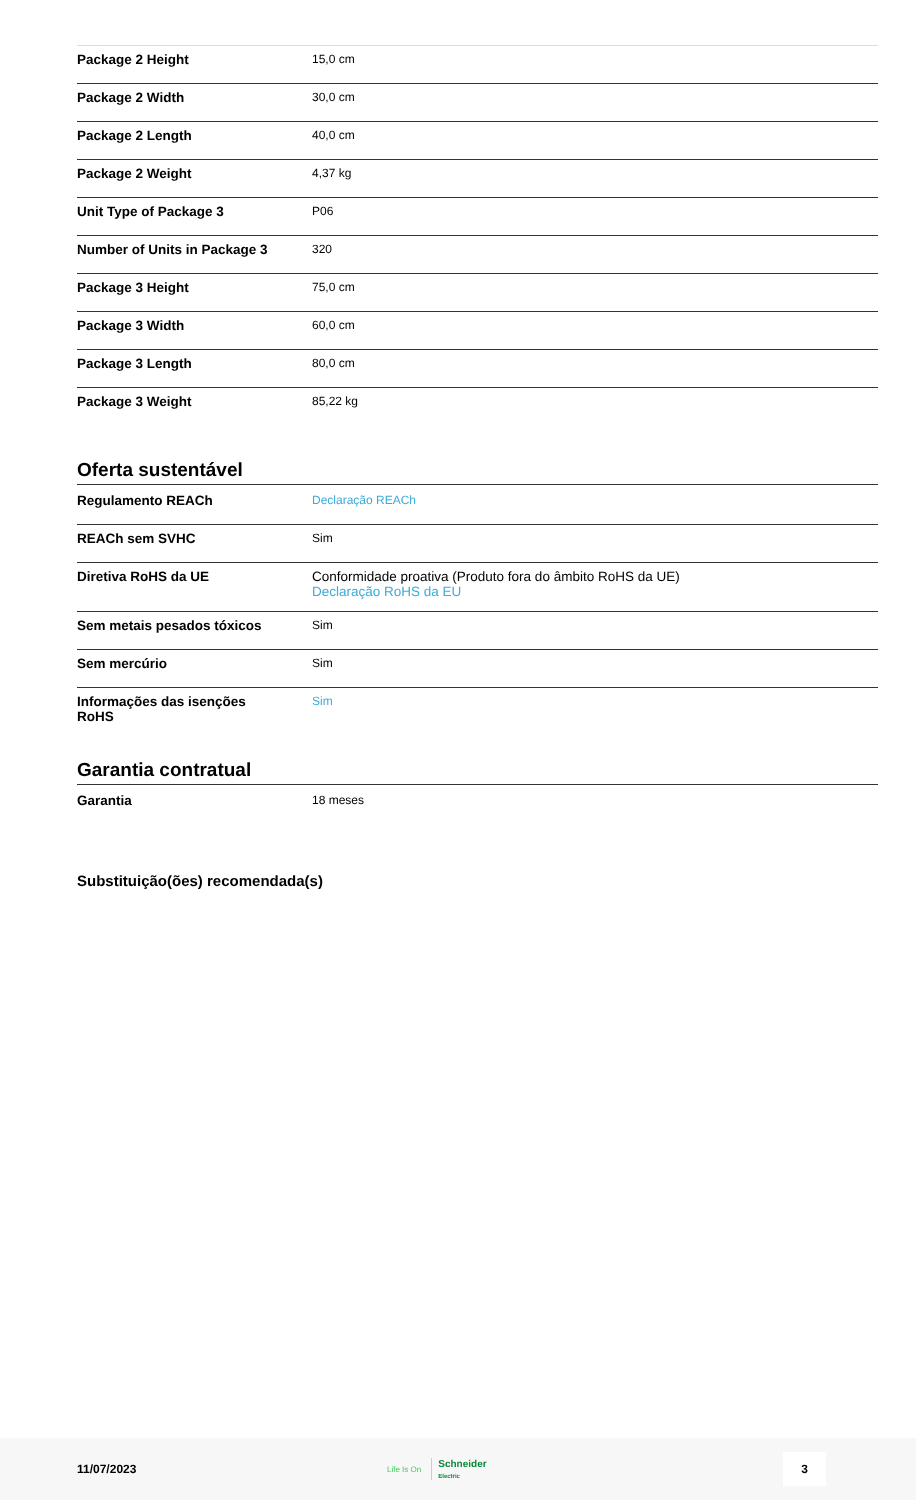| Package 2 Height | 15,0 cm |
| Package 2 Width | 30,0 cm |
| Package 2 Length | 40,0 cm |
| Package 2 Weight | 4,37 kg |
| Unit Type of Package 3 | P06 |
| Number of Units in Package 3 | 320 |
| Package 3 Height | 75,0 cm |
| Package 3 Width | 60,0 cm |
| Package 3 Length | 80,0 cm |
| Package 3 Weight | 85,22 kg |
Oferta sustentável
| Regulamento REACh | Declaração REACh |
| REACh sem SVHC | Sim |
| Diretiva RoHS da UE | Conformidade proativa (Produto fora do âmbito RoHS da UE) Declaração RoHS da EU |
| Sem metais pesados tóxicos | Sim |
| Sem mercúrio | Sim |
| Informações das isenções RoHS | Sim |
Garantia contratual
| Garantia | 18 meses |
Substituição(ões) recomendada(s)
11/07/2023 Life Is On Schneider
Electric 3